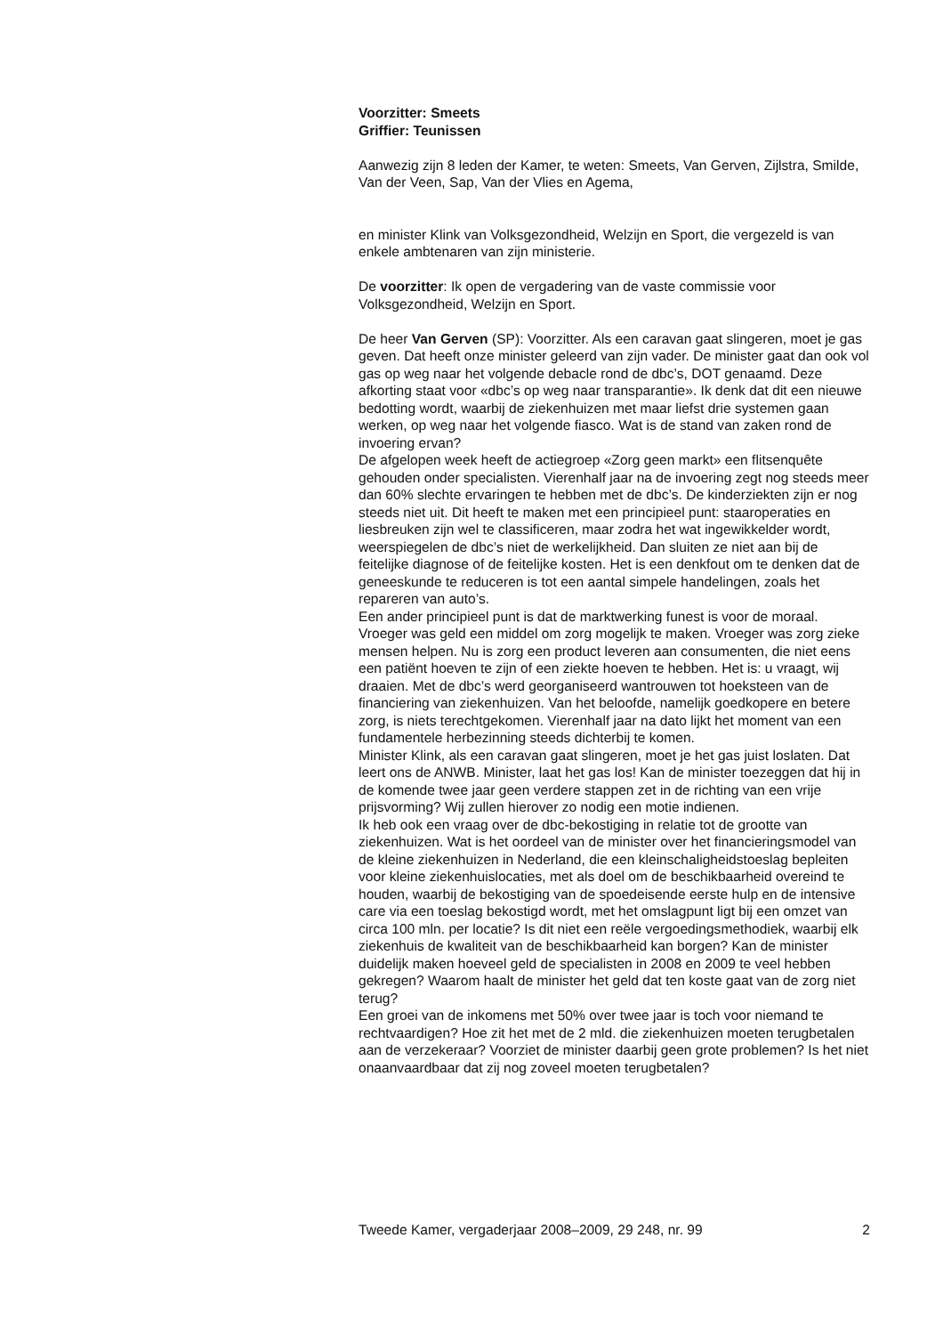Voorzitter: Smeets
Griffier: Teunissen
Aanwezig zijn 8 leden der Kamer, te weten: Smeets, Van Gerven, Zijlstra, Smilde, Van der Veen, Sap, Van der Vlies en Agema,
en minister Klink van Volksgezondheid, Welzijn en Sport, die vergezeld is van enkele ambtenaren van zijn ministerie.
De voorzitter: Ik open de vergadering van de vaste commissie voor Volksgezondheid, Welzijn en Sport.
De heer Van Gerven (SP): Voorzitter. Als een caravan gaat slingeren, moet je gas geven. Dat heeft onze minister geleerd van zijn vader. De minister gaat dan ook vol gas op weg naar het volgende debacle rond de dbc’s, DOT genaamd. Deze afkorting staat voor «dbc’s op weg naar transparantie». Ik denk dat dit een nieuwe bedotting wordt, waarbij de ziekenhuizen met maar liefst drie systemen gaan werken, op weg naar het volgende fiasco. Wat is de stand van zaken rond de invoering ervan?
De afgelopen week heeft de actiegroep «Zorg geen markt» een flitsenquête gehouden onder specialisten. Vierenhalf jaar na de invoering zegt nog steeds meer dan 60% slechte ervaringen te hebben met de dbc’s. De kinderziekten zijn er nog steeds niet uit. Dit heeft te maken met een principieel punt: staaroperaties en liesbreuken zijn wel te classificeren, maar zodra het wat ingewikkelder wordt, weerspiegelen de dbc’s niet de werkelijkheid. Dan sluiten ze niet aan bij de feitelijke diagnose of de feitelijke kosten. Het is een denkfout om te denken dat de geneeskunde te reduceren is tot een aantal simpele handelingen, zoals het repareren van auto’s.
Een ander principieel punt is dat de marktwerking funest is voor de moraal. Vroeger was geld een middel om zorg mogelijk te maken. Vroeger was zorg zieke mensen helpen. Nu is zorg een product leveren aan consumenten, die niet eens een patiënt hoeven te zijn of een ziekte hoeven te hebben. Het is: u vraagt, wij draaien. Met de dbc’s werd georganiseerd wantrouwen tot hoeksteen van de financiering van ziekenhuizen. Van het beloofde, namelijk goedkopere en betere zorg, is niets terechtgekomen. Vierenhalf jaar na dato lijkt het moment van een fundamentele herbezinning steeds dichterbij te komen.
Minister Klink, als een caravan gaat slingeren, moet je het gas juist loslaten. Dat leert ons de ANWB. Minister, laat het gas los! Kan de minister toezeggen dat hij in de komende twee jaar geen verdere stappen zet in de richting van een vrije prijsvorming? Wij zullen hierover zo nodig een motie indienen.
Ik heb ook een vraag over de dbc-bekostiging in relatie tot de grootte van ziekenhuizen. Wat is het oordeel van de minister over het financieringsmodel van de kleine ziekenhuizen in Nederland, die een kleinschaligheidstoeslag bepleiten voor kleine ziekenhuislocaties, met als doel om de beschikbaarheid overeind te houden, waarbij de bekostiging van de spoedeisende eerste hulp en de intensive care via een toeslag bekostigd wordt, met het omslagpunt ligt bij een omzet van circa 100 mln. per locatie? Is dit niet een reële vergoedingsmethodiek, waarbij elk ziekenhuis de kwaliteit van de beschikbaarheid kan borgen? Kan de minister duidelijk maken hoeveel geld de specialisten in 2008 en 2009 te veel hebben gekregen? Waarom haalt de minister het geld dat ten koste gaat van de zorg niet terug?
Een groei van de inkomens met 50% over twee jaar is toch voor niemand te rechtvaardigen? Hoe zit het met de 2 mld. die ziekenhuizen moeten terugbetalen aan de verzekeraar? Voorziet de minister daarbij geen grote problemen? Is het niet onaanvaardbaar dat zij nog zoveel moeten terugbetalen?
Tweede Kamer, vergaderjaar 2008–2009, 29 248, nr. 99 2